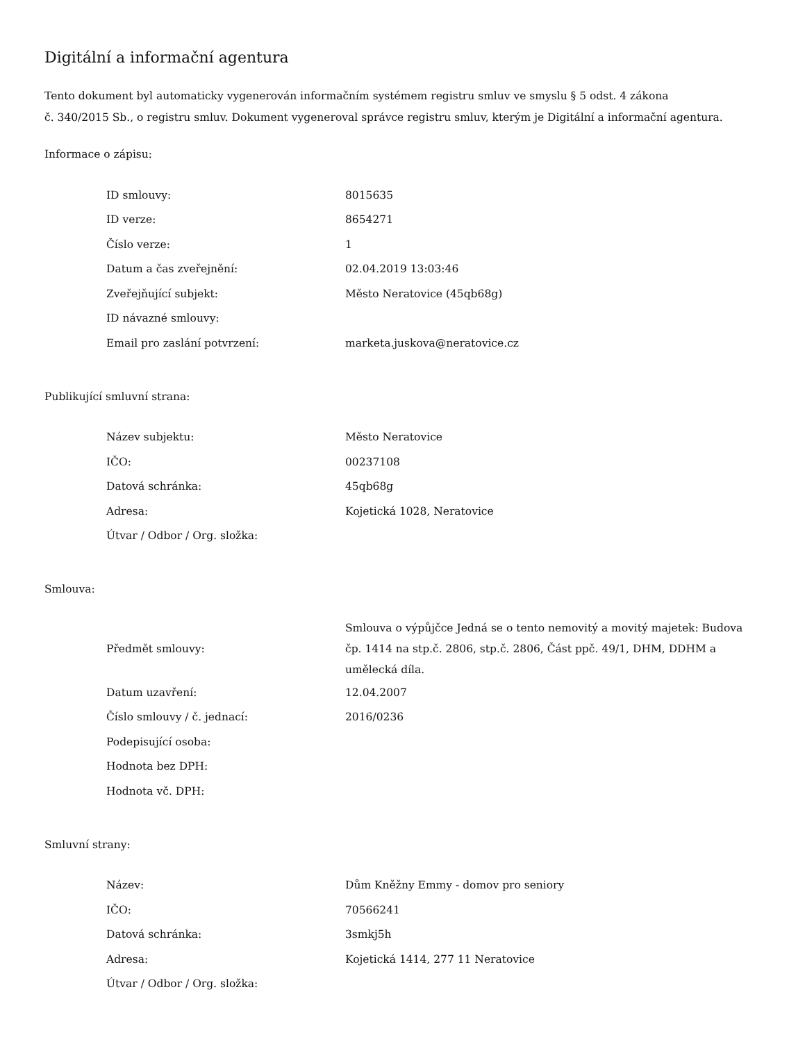Digitální a informační agentura
Tento dokument byl automaticky vygenerován informačním systémem registru smluv ve smyslu § 5 odst. 4 zákona
č. 340/2015 Sb., o registru smluv. Dokument vygeneroval správce registru smluv, kterým je Digitální a informační agentura.
Informace o zápisu:
| ID smlouvy: | 8015635 |
| ID verze: | 8654271 |
| Číslo verze: | 1 |
| Datum a čas zveřejnění: | 02.04.2019 13:03:46 |
| Zveřejňující subjekt: | Město Neratovice (45qb68g) |
| ID návazné smlouvy: | |
| Email pro zaslání potvrzení: | marketa.juskova@neratovice.cz |
Publikující smluvní strana:
| Název subjektu: | Město Neratovice |
| IČO: | 00237108 |
| Datová schránka: | 45qb68g |
| Adresa: | Kojetická 1028, Neratovice |
| Útvar / Odbor / Org. složka: | |
Smlouva:
| Předmět smlouvy: | Smlouva o výpůjčce Jedná se o tento nemovitý a movitý majetek: Budova čp. 1414 na stp.č. 2806, stp.č. 2806, Část ppč. 49/1, DHM, DDHM a umělecká díla. |
| Datum uzavření: | 12.04.2007 |
| Číslo smlouvy / č. jednací: | 2016/0236 |
| Podepisující osoba: | |
| Hodnota bez DPH: | |
| Hodnota vč. DPH: | |
Smluvní strany:
| Název: | Dům Kněžny Emmy - domov pro seniory |
| IČO: | 70566241 |
| Datová schránka: | 3smkj5h |
| Adresa: | Kojetická 1414, 277 11 Neratovice |
| Útvar / Odbor / Org. složka: | |